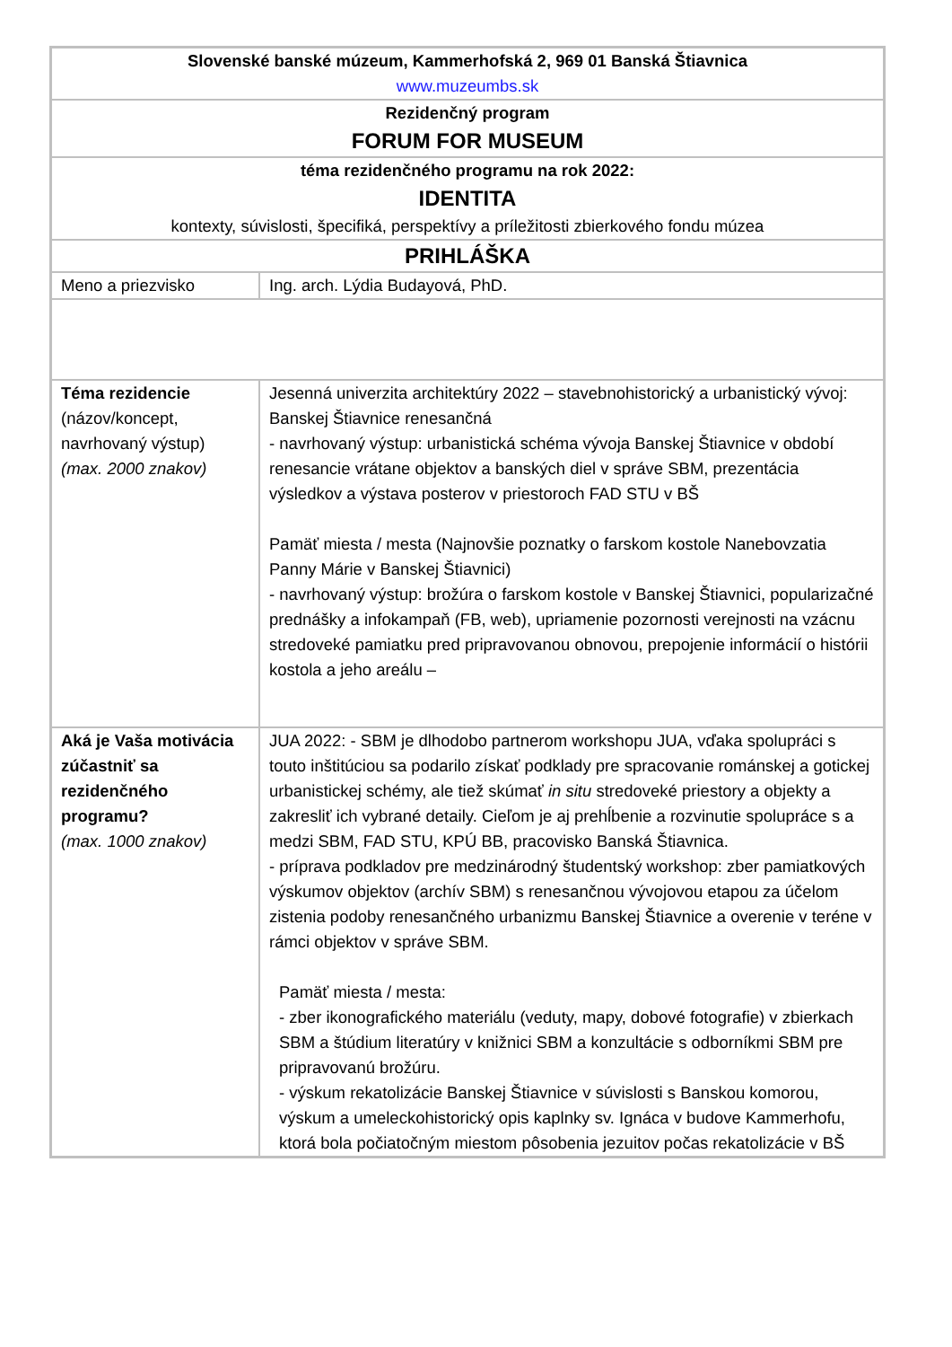| Slovenské banské múzeum, Kammerhofská 2, 969 01 Banská Štiavnica www.muzeumbs.sk | |
| Rezidenčný program FORUM FOR MUSEUM | |
| téma rezidenčného programu na rok 2022: IDENTITA kontexty, súvislosti, špecifiká, perspektívy a príležitosti zbierkového fondu múzea | |
| PRIHLÁŠKA | |
| Meno a priezvisko | Ing. arch. Lýdia Budayová, PhD. |
| Téma rezidencie (názov/koncept, navrhovaný výstup) (max. 2000 znakov) | Jesenná univerzita architektúry 2022 – stavebnohistorický a urbanistický vývoj: Banskej Štiavnice renesančná - navrhovaný výstup: urbanistická schéma vývoja Banskej Štiavnice v období renesancie vrátane objektov a banských diel v správe SBM, prezentácia výsledkov a výstava posterov v priestoroch FAD STU v BŠ Pamäť miesta / mesta (Najnovšie poznatky o farskom kostole Nanebovzatia Panny Márie v Banskej Štiavnici) - navrhovaný výstup: brožúra o farskom kostole v Banskej Štiavnici, popularizačné prednášky a infokampaň (FB, web), upriamenie pozornosti verejnosti na vzácnu stredoveké pamiatku pred pripravovanou obnovou, prepojenie informácií o histórii kostola a jeho areálu – |
| Aká je Vaša motivácia zúčastniť sa rezidenčného programu? (max. 1000 znakov) | JUA 2022: - SBM je dlhodobo partnerom workshopu JUA, vďaka spolupráci s touto inštitúciou sa podarilo získať podklady pre spracovanie románskej a gotickej urbanistickej schémy, ale tiež skúmať in situ stredoveké priestory a objekty a zakresliť ich vybrané detaily. Cieľom je aj prehĺbenie a rozvinutie spolupráce s a medzi SBM, FAD STU, KPÚ BB, pracovisko Banská Štiavnica. - príprava podkladov pre medzinárodný študentský workshop: zber pamiatkových výskumov objektov (archív SBM) s renesančnou vývojovou etapou za účelom zistenia podoby renesančného urbanizmu Banskej Štiavnice a overenie v teréne v rámci objektov v správe SBM. Pamäť miesta / mesta: - zber ikonografického materiálu (veduty, mapy, dobové fotografie) v zbierkach SBM a štúdium literatúry v knižnici SBM a konzultácie s odborníkmi SBM pre pripravovanú brožúru. - výskum rekatolizácie Banskej Štiavnice v súvislosti s Banskou komorou, výskum a umeleckohistorický opis kaplnky sv. Ignáca v budove Kammerhofu, ktorá bola počiatočným miestom pôsobenia jezuitov počas rekatolizácie v BŠ |